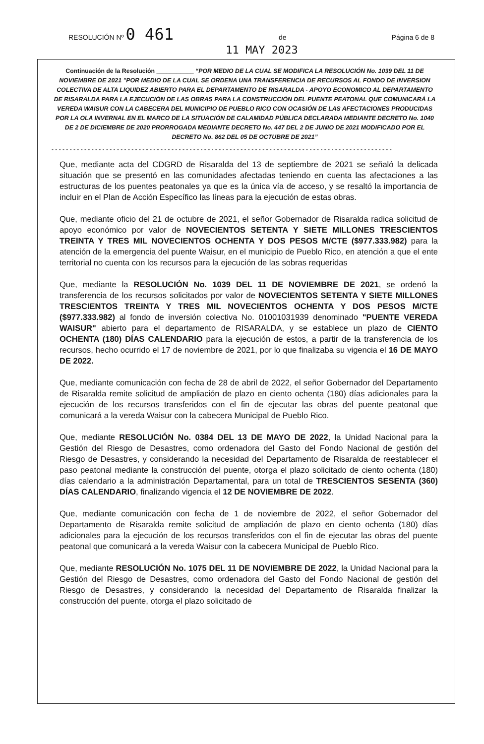RESOLUCIÓN Nº 0 461 de Página 6 de 8
11 MAY 2023
Continuación de la Resolución ___________ “POR MEDIO DE LA CUAL SE MODIFICA LA RESOLUCIÓN No. 1039 DEL 11 DE NOVIEMBRE DE 2021 "POR MEDIO DE LA CUAL SE ORDENA UNA TRANSFERENCIA DE RECURSOS AL FONDO DE INVERSION COLECTIVA DE ALTA LIQUIDEZ ABIERTO PARA EL DEPARTAMENTO DE RISARALDA - APOYO ECONOMICO AL DEPARTAMENTO DE RISARALDA PARA LA EJECUCIÓN DE LAS OBRAS PARA LA CONSTRUCCIÓN DEL PUENTE PEATONAL QUE COMUNICARÁ LA VEREDA WAISUR CON LA CABECERA DEL MUNICIPIO DE PUEBLO RICO CON OCASIÓN DE LAS AFECTACIONES PRODUCIDAS POR LA OLA INVERNAL EN EL MARCO DE LA SITUACIÓN DE CALAMIDAD PÚBLICA DECLARADA MEDIANTE DECRETO No. 1040 DE 2 DE DICIEMBRE DE 2020 PRORROGADA MEDIANTE DECRETO No. 447 DEL 2 DE JUNIO DE 2021 MODIFICADO POR EL DECRETO No. 862 DEL 05 DE OCTUBRE DE 2021”
- - - - - - - - - - - - - - - - - - - - - - - - - - - - - - - - - - - - - - - - - - - - - - - - - - - - - - - - - - - - - - - - - - - - - - - - - - - - - - - - - - - - - - - - - - - - - -
Que, mediante acta del CDGRD de Risaralda del 13 de septiembre de 2021 se señaló la delicada situación que se presentó en las comunidades afectadas teniendo en cuenta las afectaciones a las estructuras de los puentes peatonales ya que es la única vía de acceso, y se resaltó la importancia de incluir en el Plan de Acción Específico las líneas para la ejecución de estas obras.
Que, mediante oficio del 21 de octubre de 2021, el señor Gobernador de Risaralda radica solicitud de apoyo económico por valor de NOVECIENTOS SETENTA Y SIETE MILLONES TRESCIENTOS TREINTA Y TRES MIL NOVECIENTOS OCHENTA Y DOS PESOS M/CTE ($977.333.982) para la atención de la emergencia del puente Waisur, en el municipio de Pueblo Rico, en atención a que el ente territorial no cuenta con los recursos para la ejecución de las sobras requeridas
Que, mediante la RESOLUCIÓN No. 1039 DEL 11 DE NOVIEMBRE DE 2021, se ordenó la transferencia de los recursos solicitados por valor de NOVECIENTOS SETENTA Y SIETE MILLONES TRESCIENTOS TREINTA Y TRES MIL NOVECIENTOS OCHENTA Y DOS PESOS M/CTE ($977.333.982) al fondo de inversión colectiva No. 01001031939 denominado "PUENTE VEREDA WAISUR" abierto para el departamento de RISARALDA, y se establece un plazo de CIENTO OCHENTA (180) DÍAS CALENDARIO para la ejecución de estos, a partir de la transferencia de los recursos, hecho ocurrido el 17 de noviembre de 2021, por lo que finalizaba su vigencia el 16 DE MAYO DE 2022.
Que, mediante comunicación con fecha de 28 de abril de 2022, el señor Gobernador del Departamento de Risaralda remite solicitud de ampliación de plazo en ciento ochenta (180) días adicionales para la ejecución de los recursos transferidos con el fin de ejecutar las obras del puente peatonal que comunicará a la vereda Waisur con la cabecera Municipal de Pueblo Rico.
Que, mediante RESOLUCIÓN No. 0384 DEL 13 DE MAYO DE 2022, la Unidad Nacional para la Gestión del Riesgo de Desastres, como ordenadora del Gasto del Fondo Nacional de gestión del Riesgo de Desastres, y considerando la necesidad del Departamento de Risaralda de reestablecer el paso peatonal mediante la construcción del puente, otorga el plazo solicitado de ciento ochenta (180) días calendario a la administración Departamental, para un total de TRESCIENTOS SESENTA (360) DÍAS CALENDARIO, finalizando vigencia el 12 DE NOVIEMBRE DE 2022.
Que, mediante comunicación con fecha de 1 de noviembre de 2022, el señor Gobernador del Departamento de Risaralda remite solicitud de ampliación de plazo en ciento ochenta (180) días adicionales para la ejecución de los recursos transferidos con el fin de ejecutar las obras del puente peatonal que comunicará a la vereda Waisur con la cabecera Municipal de Pueblo Rico.
Que, mediante RESOLUCIÓN No. 1075 DEL 11 DE NOVIEMBRE DE 2022, la Unidad Nacional para la Gestión del Riesgo de Desastres, como ordenadora del Gasto del Fondo Nacional de gestión del Riesgo de Desastres, y considerando la necesidad del Departamento de Risaralda finalizar la construcción del puente, otorga el plazo solicitado de